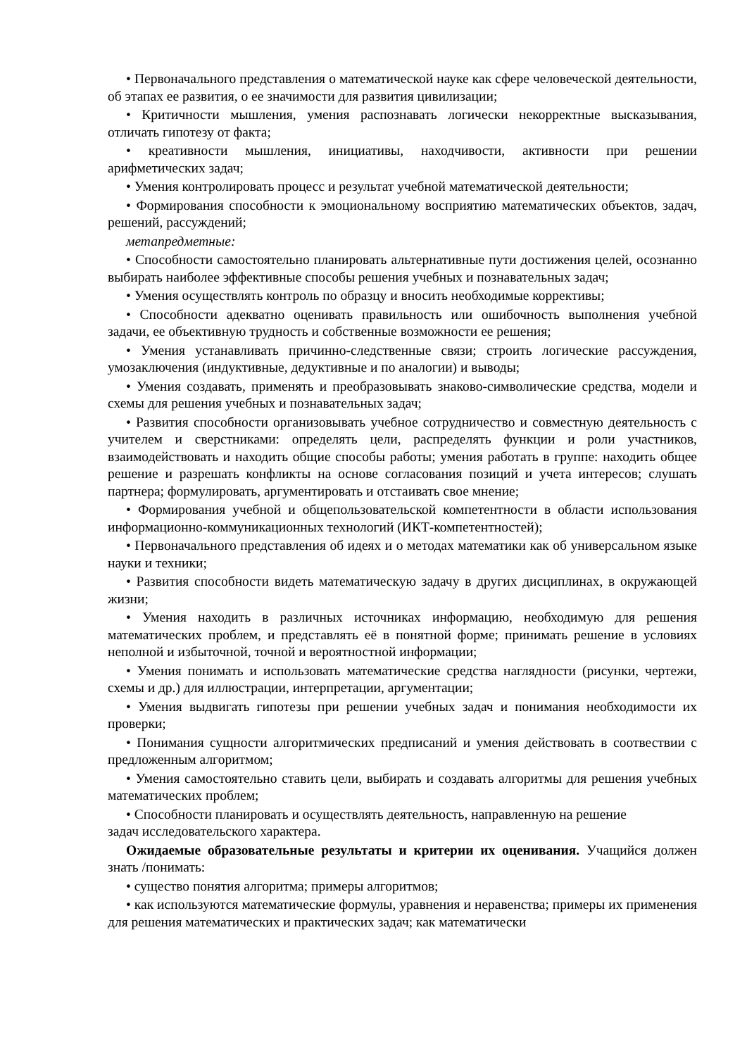• Первоначального представления о математической науке как сфере человеческой деятельности, об этапах ее развития, о ее значимости для развития цивилизации;
• Критичности мышления, умения распознавать логически некорректные высказывания, отличать гипотезу от факта;
• креативности мышления, инициативы, находчивости, активности при решении арифметических задач;
• Умения контролировать процесс и результат учебной математической деятельности;
• Формирования способности к эмоциональному восприятию математических объектов, задач, решений, рассуждений;
метапредметные:
• Способности самостоятельно планировать альтернативные пути достижения целей, осознанно выбирать наиболее эффективные способы решения учебных и познавательных задач;
• Умения осуществлять контроль по образцу и вносить необходимые коррективы;
• Способности адекватно оценивать правильность или ошибочность выполнения учебной задачи, ее объективную трудность и собственные возможности ее решения;
• Умения устанавливать причинно-следственные связи; строить логические рассуждения, умозаключения (индуктивные, дедуктивные и по аналогии) и выводы;
• Умения создавать, применять и преобразовывать знаково-символические средства, модели и схемы для решения учебных и познавательных задач;
• Развития способности организовывать учебное сотрудничество и совместную деятельность с учителем и сверстниками: определять цели, распределять функции и роли участников, взаимодействовать и находить общие способы работы; умения работать в группе: находить общее решение и разрешать конфликты на основе согласования позиций и учета интересов; слушать партнера; формулировать, аргументировать и отстаивать свое мнение;
• Формирования учебной и общепользовательской компетентности в области использования информационно-коммуникационных технологий (ИКТ-компетентностей);
• Первоначального представления об идеях и о методах математики как об универсальном языке науки и техники;
• Развития способности видеть математическую задачу в других дисциплинах, в окружающей жизни;
• Умения находить в различных источниках информацию, необходимую для решения математических проблем, и представлять её в понятной форме; принимать решение в условиях неполной и избыточной, точной и вероятностной информации;
• Умения понимать и использовать математические средства наглядности (рисунки, чертежи, схемы и др.) для иллюстрации, интерпретации, аргументации;
• Умения выдвигать гипотезы при решении учебных задач и понимания необходимости их проверки;
• Понимания сущности алгоритмических предписаний и умения действовать в соотвествии с предложенным алгоритмом;
• Умения самостоятельно ставить цели, выбирать и создавать алгоритмы для решения учебных математических проблем;
• Способности планировать и осуществлять деятельность, направленную на решение
задач исследовательского характера.
Ожидаемые образовательные результаты и критерии их оценивания. Учащийся должен знать /понимать:
• существо понятия алгоритма; примеры алгоритмов;
• как используются математические формулы, уравнения и неравенства; примеры их применения для решения математических и практических задач; как математически